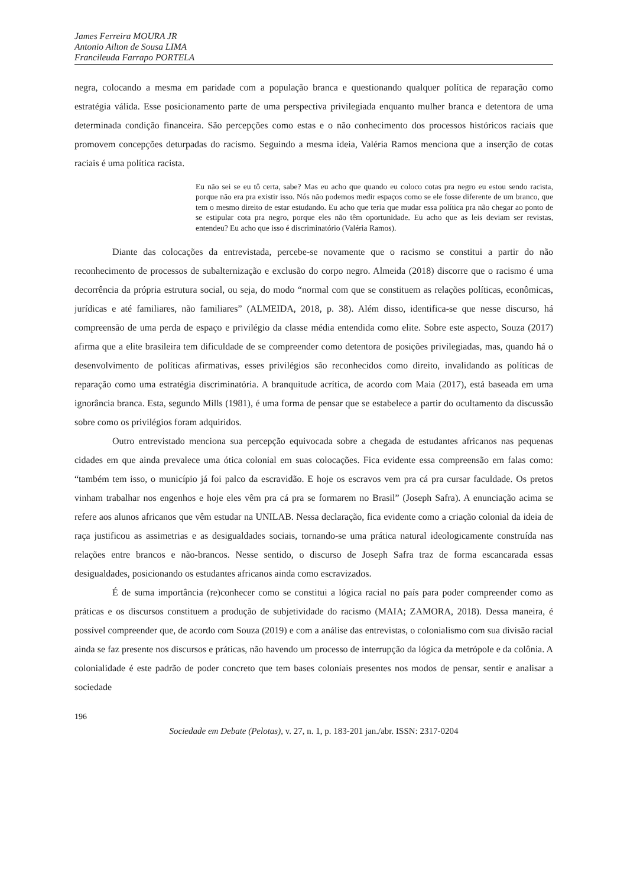James Ferreira MOURA JR
Antonio Ailton de Sousa LIMA
Francileuda Farrapo PORTELA
negra, colocando a mesma em paridade com a população branca e questionando qualquer política de reparação como estratégia válida. Esse posicionamento parte de uma perspectiva privilegiada enquanto mulher branca e detentora de uma determinada condição financeira. São percepções como estas e o não conhecimento dos processos históricos raciais que promovem concepções deturpadas do racismo. Seguindo a mesma ideia, Valéria Ramos menciona que a inserção de cotas raciais é uma política racista.
Eu não sei se eu tô certa, sabe? Mas eu acho que quando eu coloco cotas pra negro eu estou sendo racista, porque não era pra existir isso. Nós não podemos medir espaços como se ele fosse diferente de um branco, que tem o mesmo direito de estar estudando. Eu acho que teria que mudar essa política pra não chegar ao ponto de se estipular cota pra negro, porque eles não têm oportunidade. Eu acho que as leis deviam ser revistas, entendeu? Eu acho que isso é discriminatório (Valéria Ramos).
Diante das colocações da entrevistada, percebe-se novamente que o racismo se constitui a partir do não reconhecimento de processos de subalternização e exclusão do corpo negro. Almeida (2018) discorre que o racismo é uma decorrência da própria estrutura social, ou seja, do modo “normal com que se constituem as relações políticas, econômicas, jurídicas e até familiares, não familiares” (ALMEIDA, 2018, p. 38). Além disso, identifica-se que nesse discurso, há compreensão de uma perda de espaço e privilégio da classe média entendida como elite. Sobre este aspecto, Souza (2017) afirma que a elite brasileira tem dificuldade de se compreender como detentora de posições privilegiadas, mas, quando há o desenvolvimento de políticas afirmativas, esses privilégios são reconhecidos como direito, invalidando as políticas de reparação como uma estratégia discriminatória. A branquitude acrítica, de acordo com Maia (2017), está baseada em uma ignorância branca. Esta, segundo Mills (1981), é uma forma de pensar que se estabelece a partir do ocultamento da discussão sobre como os privilégios foram adquiridos.
Outro entrevistado menciona sua percepção equivocada sobre a chegada de estudantes africanos nas pequenas cidades em que ainda prevalece uma ótica colonial em suas colocações. Fica evidente essa compreensão em falas como: “também tem isso, o município já foi palco da escravidão. E hoje os escravos vem pra cá pra cursar faculdade. Os pretos vinham trabalhar nos engenhos e hoje eles vêm pra cá pra se formarem no Brasil” (Joseph Safra). A enunciação acima se refere aos alunos africanos que vêm estudar na UNILAB. Nessa declaração, fica evidente como a criação colonial da ideia de raça justificou as assimetrias e as desigualdades sociais, tornando-se uma prática natural ideologicamente construída nas relações entre brancos e não-brancos. Nesse sentido, o discurso de Joseph Safra traz de forma escancarada essas desigualdades, posicionando os estudantes africanos ainda como escravizados.
É de suma importância (re)conhecer como se constitui a lógica racial no país para poder compreender como as práticas e os discursos constituem a produção de subjetividade do racismo (MAIA; ZAMORA, 2018). Dessa maneira, é possível compreender que, de acordo com Souza (2019) e com a análise das entrevistas, o colonialismo com sua divisão racial ainda se faz presente nos discursos e práticas, não havendo um processo de interrupção da lógica da metrópole e da colônia. A colonialidade é este padrão de poder concreto que tem bases coloniais presentes nos modos de pensar, sentir e analisar a sociedade
196
Sociedade em Debate (Pelotas), v. 27, n. 1, p. 183-201 jan./abr. ISSN: 2317-0204